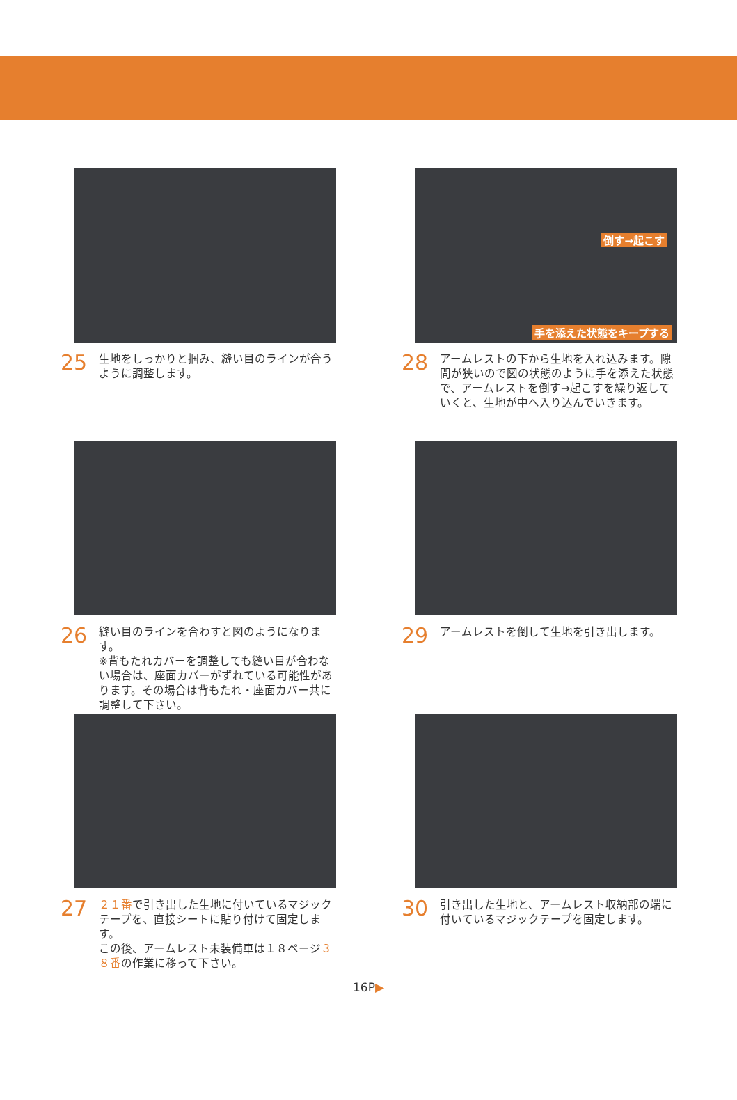25
生地をしっかりと掴み、縫い目のラインが合うように調整します。
倒す→起こす
手を添えた状態をキープする
28
アームレストの下から生地を入れ込みます。隙間が狭いので図の状態のように手を添えた状態で、アームレストを倒す→起こすを繰り返していくと、生地が中へ入り込んでいきます。
26
縫い目のラインを合わすと図のようになります。
※背もたれカバーを調整しても縫い目が合わない場合は、座面カバーがずれている可能性があります。その場合は背もたれ・座面カバー共に調整して下さい。
29
アームレストを倒して生地を引き出します。
27
２１番で引き出した生地に付いているマジックテープを、直接シートに貼り付けて固定します。
この後、アームレスト未装備車は１８ページ３８番の作業に移って下さい。
30
引き出した生地と、アームレスト収納部の端に付いているマジックテープを固定します。
16P▶